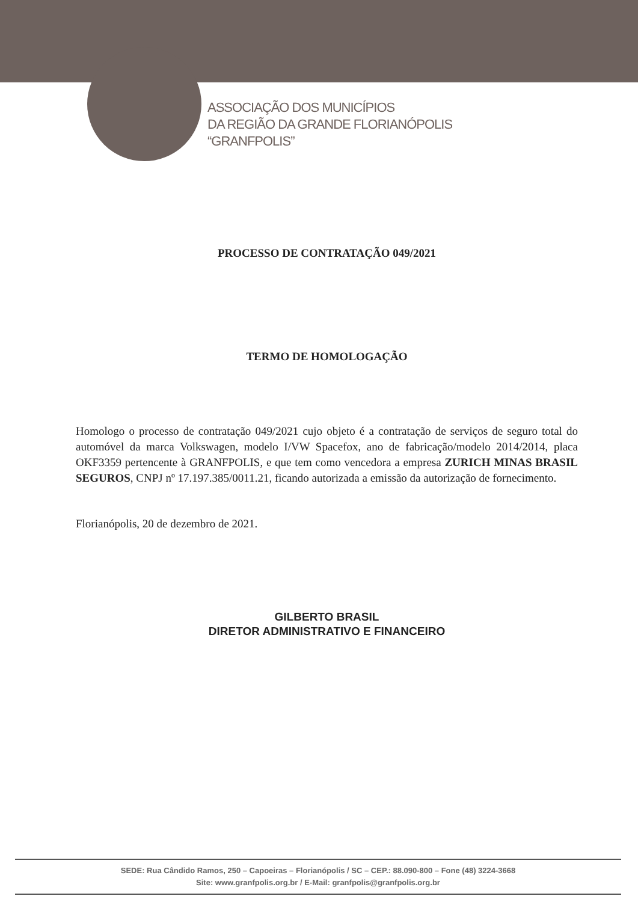ASSOCIAÇÃO DOS MUNICÍPIOS
DA REGIÃO DA GRANDE FLORIANÓPOLIS
“GRANFPOLIS”
PROCESSO DE CONTRATAÇÃO 049/2021
TERMO DE HOMOLOGAÇÃO
Homologo o processo de contratação 049/2021 cujo objeto é a contratação de serviços de seguro total do automóvel da marca Volkswagen, modelo I/VW Spacefox, ano de fabricação/modelo 2014/2014, placa OKF3359 pertencente à GRANFPOLIS, e que tem como vencedora a empresa ZURICH MINAS BRASIL SEGUROS, CNPJ nº 17.197.385/0011.21, ficando autorizada a emissão da autorização de fornecimento.
Florianópolis, 20 de dezembro de 2021.
GILBERTO BRASIL
DIRETOR ADMINISTRATIVO E FINANCEIRO
SEDE: Rua Cândido Ramos, 250 – Capoeiras – Florianópolis / SC – CEP.: 88.090-800 – Fone (48) 3224-3668
Site: www.granfpolis.org.br / E-Mail: granfpolis@granfpolis.org.br